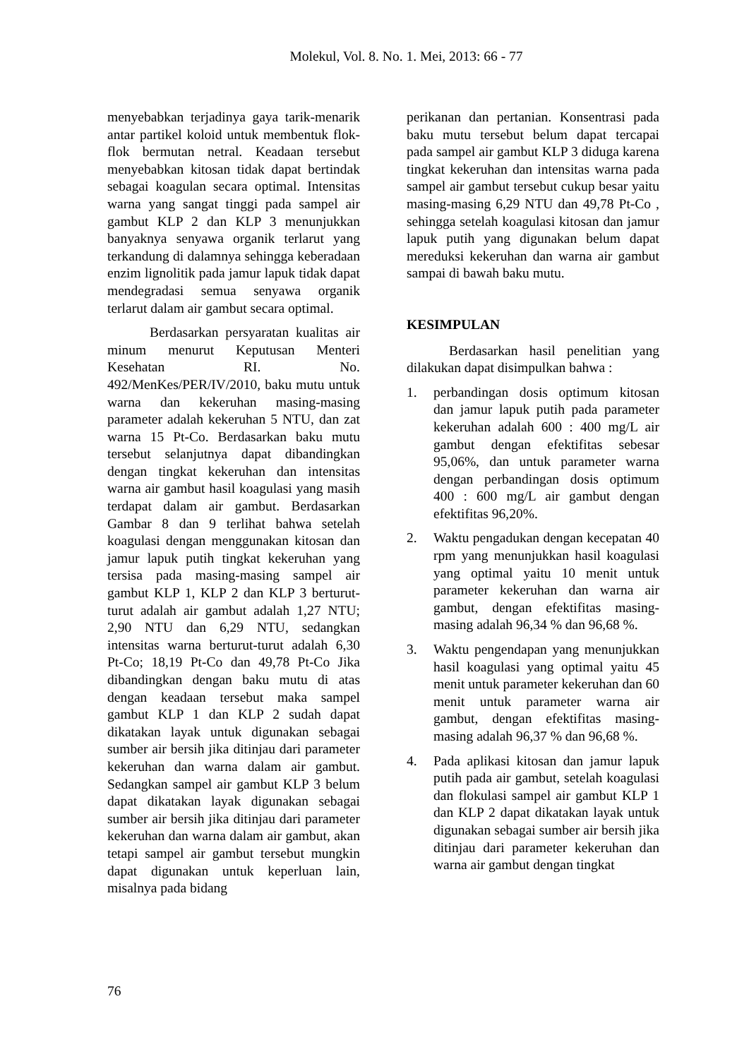Molekul, Vol. 8. No. 1. Mei, 2013: 66 - 77
menyebabkan terjadinya gaya tarik-menarik antar partikel koloid untuk membentuk flok-flok bermutan netral. Keadaan tersebut menyebabkan kitosan tidak dapat bertindak sebagai koagulan secara optimal. Intensitas warna yang sangat tinggi pada sampel air gambut KLP 2 dan KLP 3 menunjukkan banyaknya senyawa organik terlarut yang terkandung di dalamnya sehingga keberadaan enzim lignolitik pada jamur lapuk tidak dapat mendegradasi semua senyawa organik terlarut dalam air gambut secara optimal.
Berdasarkan persyaratan kualitas air minum menurut Keputusan Menteri Kesehatan RI. No. 492/MenKes/PER/IV/2010, baku mutu untuk warna dan kekeruhan masing-masing parameter adalah kekeruhan 5 NTU, dan zat warna 15 Pt-Co. Berdasarkan baku mutu tersebut selanjutnya dapat dibandingkan dengan tingkat kekeruhan dan intensitas warna air gambut hasil koagulasi yang masih terdapat dalam air gambut. Berdasarkan Gambar 8 dan 9 terlihat bahwa setelah koagulasi dengan menggunakan kitosan dan jamur lapuk putih tingkat kekeruhan yang tersisa pada masing-masing sampel air gambut KLP 1, KLP 2 dan KLP 3 berturut-turut adalah air gambut adalah 1,27 NTU; 2,90 NTU dan 6,29 NTU, sedangkan intensitas warna berturut-turut adalah 6,30 Pt-Co; 18,19 Pt-Co dan 49,78 Pt-Co Jika dibandingkan dengan baku mutu di atas dengan keadaan tersebut maka sampel gambut KLP 1 dan KLP 2 sudah dapat dikatakan layak untuk digunakan sebagai sumber air bersih jika ditinjau dari parameter kekeruhan dan warna dalam air gambut. Sedangkan sampel air gambut KLP 3 belum dapat dikatakan layak digunakan sebagai sumber air bersih jika ditinjau dari parameter kekeruhan dan warna dalam air gambut, akan tetapi sampel air gambut tersebut mungkin dapat digunakan untuk keperluan lain, misalnya pada bidang
perikanan dan pertanian. Konsentrasi pada baku mutu tersebut belum dapat tercapai pada sampel air gambut KLP 3 diduga karena tingkat kekeruhan dan intensitas warna pada sampel air gambut tersebut cukup besar yaitu masing-masing 6,29 NTU dan 49,78 Pt-Co , sehingga setelah koagulasi kitosan dan jamur lapuk putih yang digunakan belum dapat mereduksi kekeruhan dan warna air gambut sampai di bawah baku mutu.
KESIMPULAN
Berdasarkan hasil penelitian yang dilakukan dapat disimpulkan bahwa :
1. perbandingan dosis optimum kitosan dan jamur lapuk putih pada parameter kekeruhan adalah 600 : 400 mg/L air gambut dengan efektifitas sebesar 95,06%, dan untuk parameter warna dengan perbandingan dosis optimum 400 : 600 mg/L air gambut dengan efektifitas 96,20%.
2. Waktu pengadukan dengan kecepatan 40 rpm yang menunjukkan hasil koagulasi yang optimal yaitu 10 menit untuk parameter kekeruhan dan warna air gambut, dengan efektifitas masing-masing adalah 96,34 % dan 96,68 %.
3. Waktu pengendapan yang menunjukkan hasil koagulasi yang optimal yaitu 45 menit untuk parameter kekeruhan dan 60 menit untuk parameter warna air gambut, dengan efektifitas masing-masing adalah 96,37 % dan 96,68 %.
4. Pada aplikasi kitosan dan jamur lapuk putih pada air gambut, setelah koagulasi dan flokulasi sampel air gambut KLP 1 dan KLP 2 dapat dikatakan layak untuk digunakan sebagai sumber air bersih jika ditinjau dari parameter kekeruhan dan warna air gambut dengan tingkat
76